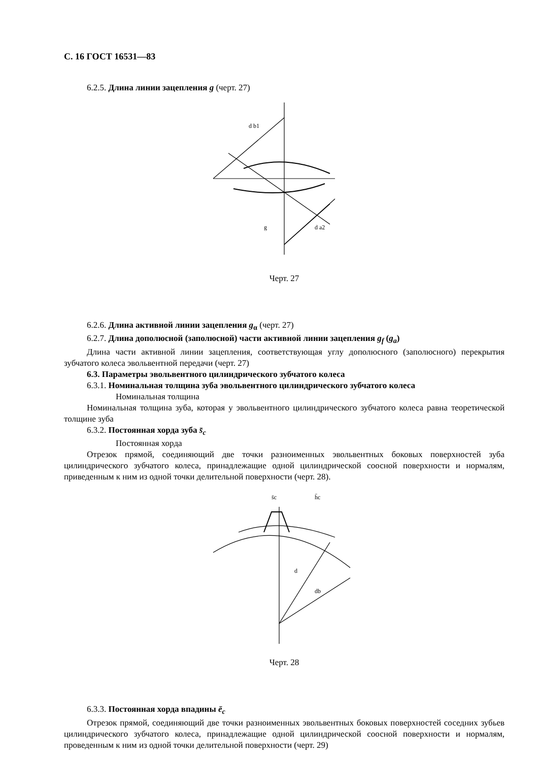С. 16 ГОСТ 16531—83
6.2.5. Длина линии зацепления g (черт. 27)
d b1
g
d a2
Черт. 27
6.2.6. Длина активной линии зацепления g<sub>α</sub> (черт. 27)
6.2.7. Длина дополюсной (заполюсной) части активной линии зацепления g<sub>f</sub> (g<sub>a</sub>)
Длина части активной линии зацепления, соответствующая углу дополюсного (заполюсного) перекрытия зубчатого колеса эвольвентной передачи (черт. 27)
6.3. Параметры эвольвентного цилиндрического зубчатого колеса
6.3.1. Номинальная толщина зуба эвольвентного цилиндрического зубчатого колеса
Номинальная толщина
Номинальная толщина зуба, которая у эвольвентного цилиндрического зубчатого колеса равна теоретической толщине зуба
6.3.2. Постоянная хорда зуба s̄<sub>c</sub>
Постоянная хорда
Отрезок прямой, соединяющий две точки разноименных эвольвентных боковых поверхностей зуба цилиндрического зубчатого колеса, принадлежащие одной цилиндрической соосной поверхности и нормалям, приведенным к ним из одной точки делительной поверхности (черт. 28).
s̄c
h̄c
d
db
Черт. 28
6.3.3. Постоянная хорда впадины ē<sub>c</sub>
Отрезок прямой, соединяющий две точки разноименных эвольвентных боковых поверхностей соседних зубьев цилиндрического зубчатого колеса, принадлежащие одной цилиндрической соосной поверхности и нормалям, проведенным к ним из одной точки делительной поверхности (черт. 29)